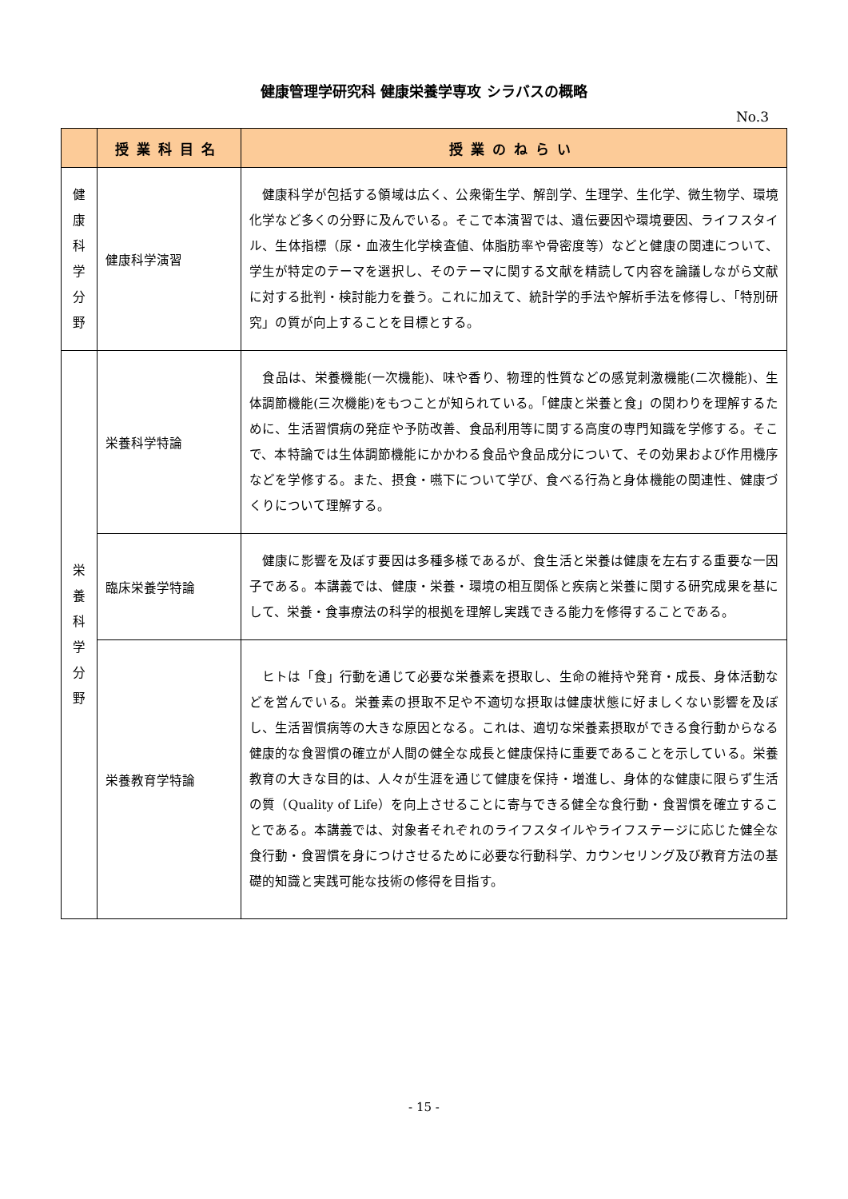健康管理学研究科 健康栄養学専攻 シラバスの概略
No.3
| | 授業科目名 | 授業のねらい |
| --- | --- | --- |
| 健 康 科 学 分 野 | 健康科学演習 | 健康科学が包括する領域は広く、公衆衛生学、解剖学、生理学、生化学、微生物学、環境化学など多くの分野に及んでいる。そこで本演習では、遺伝要因や環境要因、ライフスタイル、生体指標（尿・血液生化学検査値、体脂肪率や骨密度等）などと健康の関連について、学生が特定のテーマを選択し、そのテーマに関する文献を精読して内容を論議しながら文献に対する批判・検討能力を養う。これに加えて、統計学的手法や解析手法を修得し、「特別研究」の質が向上することを目標とする。 |
| 栄 養 科 学 分 野 | 栄養科学特論 | 食品は、栄養機能(一次機能)、味や香り、物理的性質などの感覚刺激機能(二次機能)、生体調節機能(三次機能)をもつことが知られている。「健康と栄養と食」の関わりを理解するために、生活習慣病の発症や予防改善、食品利用等に関する高度の専門知識を学修する。そこで、本特論では生体調節機能にかかわる食品や食品成分について、その効果および作用機序などを学修する。また、摂食・嚥下について学び、食べる行為と身体機能の関連性、健康づくりについて理解する。 |
| | 臨床栄養学特論 | 健康に影響を及ぼす要因は多種多様であるが、食生活と栄養は健康を左右する重要な一因子である。本講義では、健康・栄養・環境の相互関係と疾病と栄養に関する研究成果を基にして、栄養・食事療法の科学的根拠を理解し実践できる能力を修得することである。 |
| | 栄養教育学特論 | ヒトは「食」行動を通じて必要な栄養素を摂取し、生命の維持や発育・成長、身体活動などを営んでいる。栄養素の摂取不足や不適切な摂取は健康状態に好ましくない影響を及ぼし、生活習慣病等の大きな原因となる。これは、適切な栄養素摂取ができる食行動からなる健康的な食習慣の確立が人間の健全な成長と健康保持に重要であることを示している。栄養教育の大きな目的は、人々が生涯を通じて健康を保持・増進し、身体的な健康に限らず生活の質（Quality of Life）を向上させることに寄与できる健全な食行動・食習慣を確立することである。本講義では、対象者それぞれのライフスタイルやライフステージに応じた健全な食行動・食習慣を身につけさせるために必要な行動科学、カウンセリング及び教育方法の基礎的知識と実践可能な技術の修得を目指す。 |
- 15 -